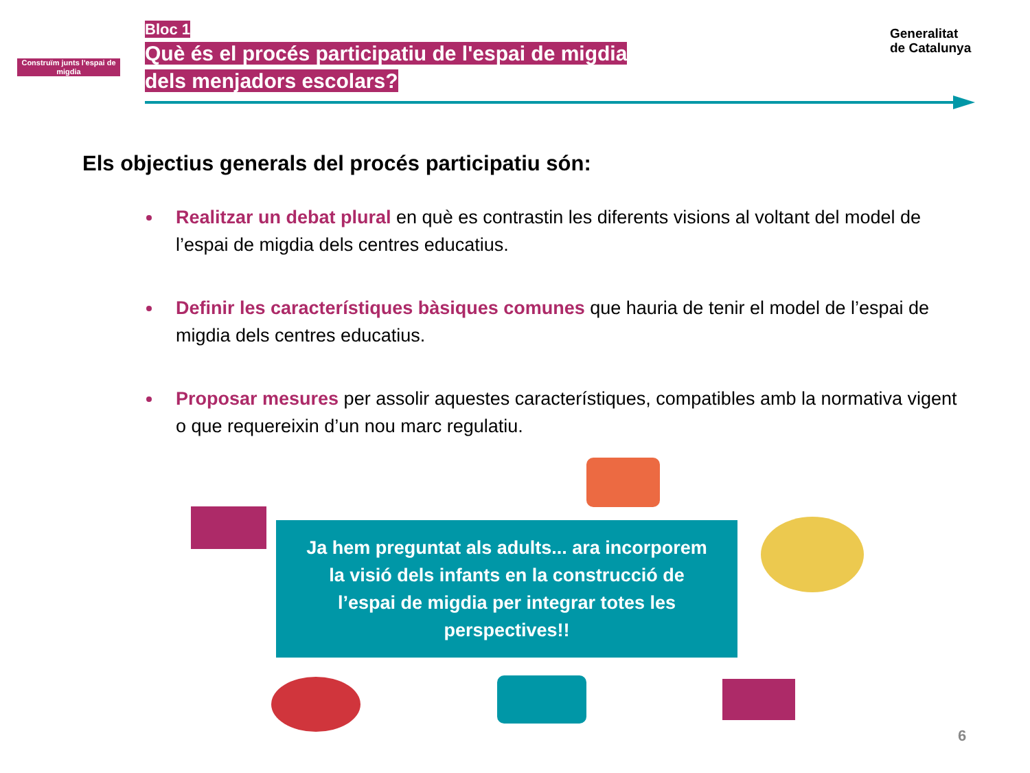Construïm junts l'espai de migdia
Bloc 1
Què és el procés participatiu de l'espai de migdia
dels menjadors escolars?
Generalitat
de Catalunya
Els objectius generals del procés participatiu són:
Realitzar un debat plural en què es contrastin les diferents visions al voltant del model de l’espai de migdia dels centres educatius.
Definir les característiques bàsiques comunes que hauria de tenir el model de l’espai de migdia dels centres educatius.
Proposar mesures per assolir aquestes característiques, compatibles amb la normativa vigent o que requereixin d’un nou marc regulatiu.
Ja hem preguntat als adults... ara incorporem
la visió dels infants en la construcció de
l’espai de migdia per integrar totes les
perspectives!!
6